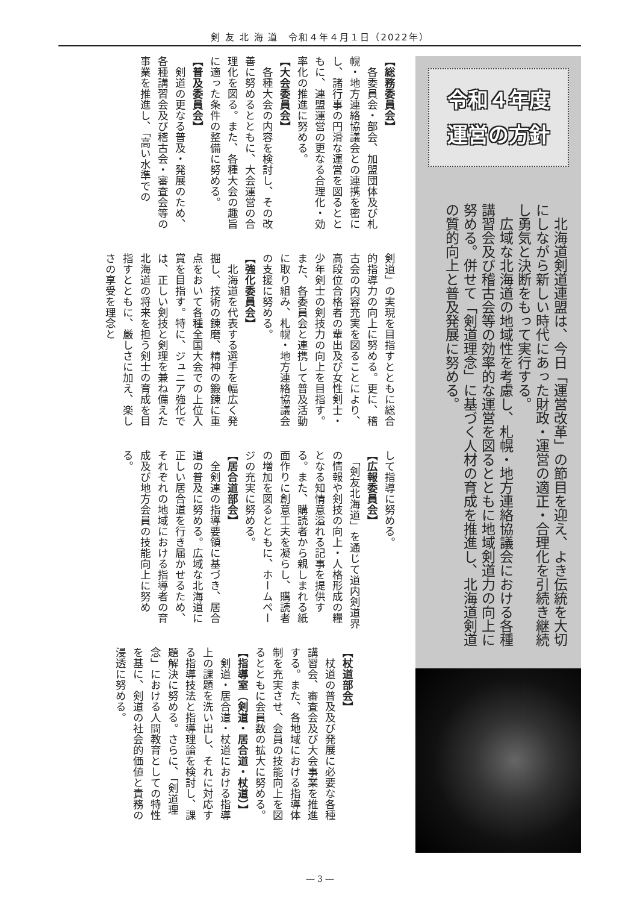剣 友 北 海 道　令和４年４月１日（2022年）
令和４年度
運営の方針
　北海道剣道連盟は、今日「運営改革」の節目を迎え、よき伝統を大切にしながら新しい時代にあった財政・運営の適正・合理化を引続き継続し勇気と決断をもって実行する。
　広域な北海道の地域性を考慮し、札幌・地方連絡協議会における各種講習会及び稽古会等の効率的な運営を図るとともに地域剣道力の向上に努める。併せて「剣道理念」に基づく人材の育成を推進し、北海道剣道の質的向上と普及発展に努める。
【総務委員会】
　各委員会・部会、加盟団体及び札幌・地方連絡協議会との連携を密にし、諸行事の円滑な運営を図るとともに、連盟運営の更なる合理化・効率化の推進に努める。
【大会委員会】
　各種大会の内容を検討し、その改善に努めるとともに、大会運営の合理化を図る。また、各種大会の趣旨に適った条件の整備に努める。
【普及委員会】
　剣道の更なる普及・発展のため、各種講習会及び稽古会・審査会等の事業を推進し、「高い水準での
剣道」の実現を目指すとともに総合的指導力の向上に努める。更に、稽古会の内容充実を図ることにより、高段位合格者の輩出及び女性剣士・少年剣士の剣技力の向上を目指す。また、各委員会と連携して普及活動に取り組み、札幌・地方連絡協議会の支援に努める。
【強化委員会】
　北海道を代表する選手を幅広く発掘し、技術の錬磨、精神の鍛錬に重点をおいて各種全国大会での上位入賞を目指す。特に、ジュニア強化では、正しい剣技と剣理を兼ね備えた北海道の将来を担う剣士の育成を目指すとともに、厳しさに加え、楽しさの享受を理念と
して指導に努める。
【広報委員会】
　「剣友北海道」を通じて道内剣道界の情報や剣技の向上・人格形成の糧となる知情意溢れる記事を提供する。また、購読者から親しまれる紙面作りに創意工夫を凝らし、購読者の増加を図るとともに、ホームページの充実に努める。
【居合道部会】
　全剣連の指導要領に基づき、居合道の普及に努める。広域な北海道に正しい居合道を行き届かせるため、それぞれの地域における指導者の育成及び地方会員の技能向上に努める。
【杖道部会】
　杖道の普及及び発展に必要な各種講習会、審査会及び大会事業を推進する。また、各地域における指導体制を充実させ、会員の技能向上を図るとともに会員数の拡大に努める。
【指導室（剣道・居合道・杖道）】
　剣道・居合道・杖道における指導上の課題を洗い出し、それに対応する指導技法と指導理論を検討し、課題解決に努める。さらに、「剣道理念」における人間教育としての特性を基に、剣道の社会的価値と責務の浸透に努める。
― 3 ―